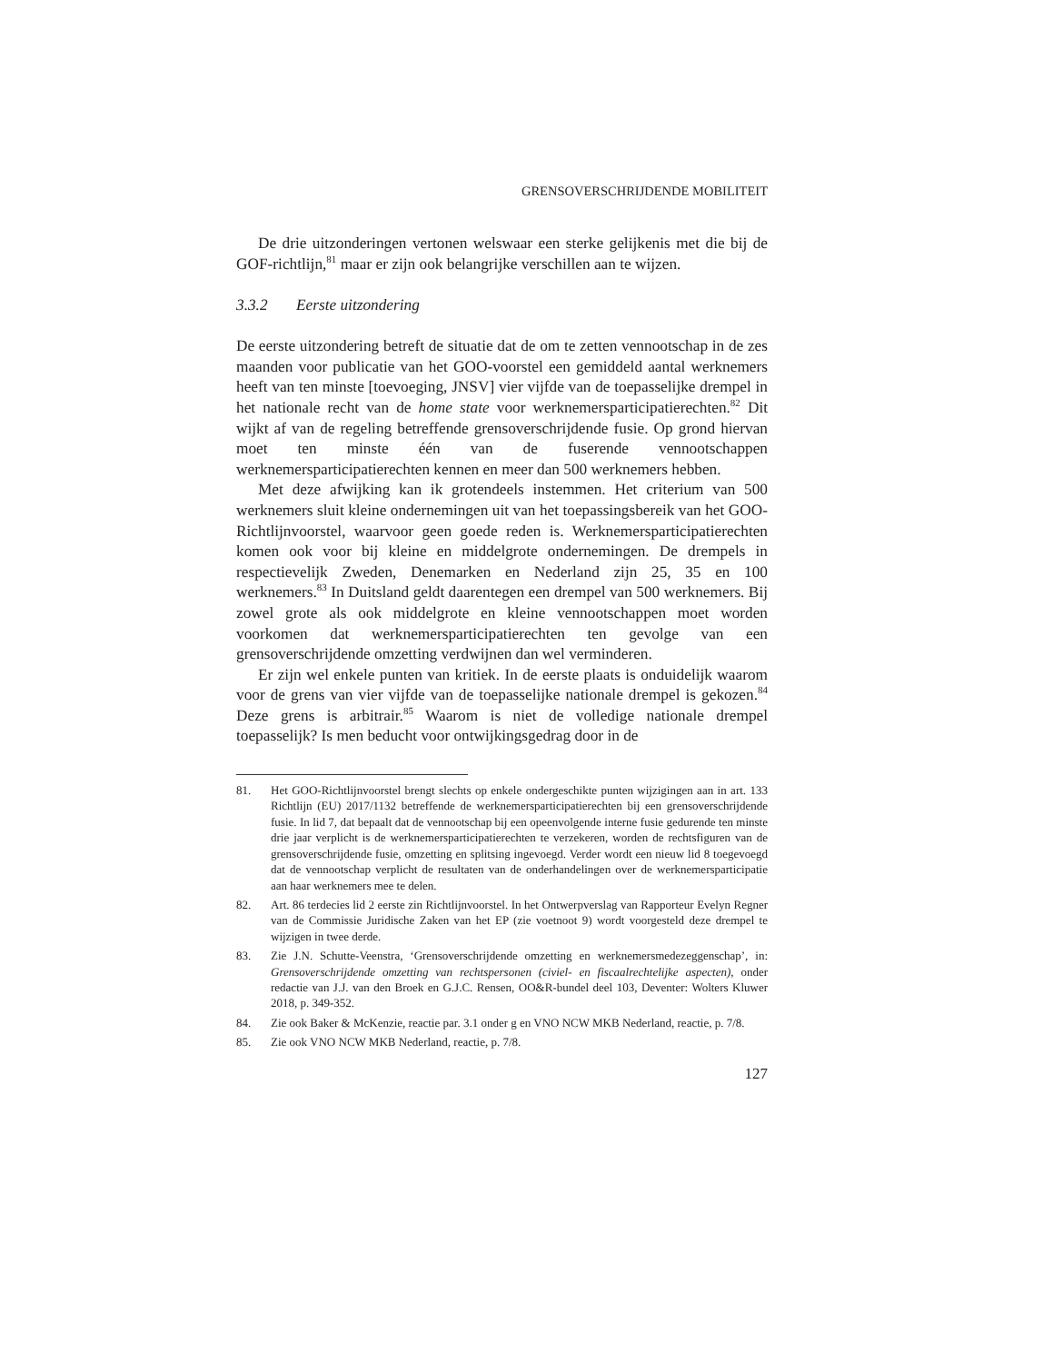GRENSOVERSCHRIJDENDE MOBILITEIT
De drie uitzonderingen vertonen welswaar een sterke gelijkenis met die bij de GOF-richtlijn,<sup>81</sup> maar er zijn ook belangrijke verschillen aan te wijzen.
3.3.2 Eerste uitzondering
De eerste uitzondering betreft de situatie dat de om te zetten vennootschap in de zes maanden voor publicatie van het GOO-voorstel een gemiddeld aantal werknemers heeft van ten minste [toevoeging, JNSV] vier vijfde van de toepasselijke drempel in het nationale recht van de home state voor werknemersparticipatierechten.<sup>82</sup> Dit wijkt af van de regeling betreffende grensoverschrijdende fusie. Op grond hiervan moet ten minste één van de fuserende vennootschappen werknemersparticipatierechten kennen en meer dan 500 werknemers hebben.
Met deze afwijking kan ik grotendeels instemmen. Het criterium van 500 werknemers sluit kleine ondernemingen uit van het toepassingsbereik van het GOO-Richtlijnvoorstel, waarvoor geen goede reden is. Werknemersparticipatierechten komen ook voor bij kleine en middelgrote ondernemingen. De drempels in respectievelijk Zweden, Denemarken en Nederland zijn 25, 35 en 100 werknemers.<sup>83</sup> In Duitsland geldt daarentegen een drempel van 500 werknemers. Bij zowel grote als ook middelgrote en kleine vennootschappen moet worden voorkomen dat werknemersparticipatierechten ten gevolge van een grensoverschrijdende omzetting verdwijnen dan wel verminderen.
Er zijn wel enkele punten van kritiek. In de eerste plaats is onduidelijk waarom voor de grens van vier vijfde van de toepasselijke nationale drempel is gekozen.<sup>84</sup> Deze grens is arbitrair.<sup>85</sup> Waarom is niet de volledige nationale drempel toepasselijk? Is men beducht voor ontwijkingsgedrag door in de
81. Het GOO-Richtlijnvoorstel brengt slechts op enkele ondergeschikte punten wijzigingen aan in art. 133 Richtlijn (EU) 2017/1132 betreffende de werknemersparticipatierechten bij een grensoverschrijdende fusie. In lid 7, dat bepaalt dat de vennootschap bij een opeenvolgende interne fusie gedurende ten minste drie jaar verplicht is de werknemersparticipatierechten te verzekeren, worden de rechtsfiguren van de grensoverschrijdende fusie, omzetting en splitsing ingevoegd. Verder wordt een nieuw lid 8 toegevoegd dat de vennootschap verplicht de resultaten van de onderhandelingen over de werknemersparticipatie aan haar werknemers mee te delen.
82. Art. 86 terdecies lid 2 eerste zin Richtlijnvoorstel. In het Ontwerpverslag van Rapporteur Evelyn Regner van de Commissie Juridische Zaken van het EP (zie voetnoot 9) wordt voorgesteld deze drempel te wijzigen in twee derde.
83. Zie J.N. Schutte-Veenstra, ‘Grensoverschrijdende omzetting en werknemersmedezeggenschap’, in: Grensoverschrijdende omzetting van rechtspersonen (civiel- en fiscaalrechtelijke aspecten), onder redactie van J.J. van den Broek en G.J.C. Rensen, OO&R-bundel deel 103, Deventer: Wolters Kluwer 2018, p. 349-352.
84. Zie ook Baker & McKenzie, reactie par. 3.1 onder g en VNO NCW MKB Nederland, reactie, p. 7/8.
85. Zie ook VNO NCW MKB Nederland, reactie, p. 7/8.
127